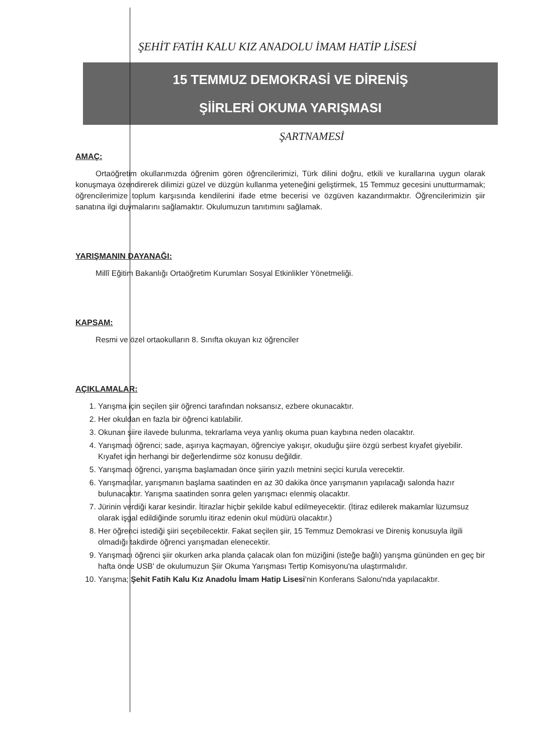ŞEHİT FATİH KALU KIZ ANADOLU İMAM HATİP LİSESİ
15 TEMMUZ DEMOKRASİ VE DİRENİŞ
ŞİİRLERİ OKUMA YARIŞMASI
ŞARTNAMESİ
AMAÇ:
Ortaöğretim okullarımızda öğrenim gören öğrencilerimizi, Türk dilini doğru, etkili ve kurallarına uygun olarak konuşmaya özendirerek dilimizi güzel ve düzgün kullanma yeteneğini geliştirmek, 15 Temmuz gecesini unutturmamak; öğrencilerimize toplum karşısında kendilerini ifade etme becerisi ve özgüven kazandırmaktır. Öğrencilerimizin şiir sanatına ilgi duymalarını sağlamaktır. Okulumuzun tanıtımını sağlamak.
YARIŞMANIN DAYANAĞI:
Millî Eğitim Bakanlığı Ortaöğretim Kurumları Sosyal Etkinlikler Yönetmeliği.
KAPSAM:
Resmi ve özel ortaokulların 8. Sınıfta okuyan kız öğrenciler
AÇIKLAMALAR:
1. Yarışma için seçilen şiir öğrenci tarafından noksansız, ezbere okunacaktır.
2. Her okuldan en fazla bir öğrenci katılabilir.
3. Okunan şiire ilavede bulunma, tekrarlama veya yanlış okuma puan kaybına neden olacaktır.
4. Yarışmacı öğrenci; sade, aşırıya kaçmayan, öğrenciye yakışır, okuduğu şiire özgü serbest kıyafet giyebilir. Kıyafet için herhangi bir değerlendirme söz konusu değildir.
5. Yarışmacı öğrenci, yarışma başlamadan önce şiirin yazılı metnini seçici kurula verecektir.
6. Yarışmacılar, yarışmanın başlama saatinden en az 30 dakika önce yarışmanın yapılacağı salonda hazır bulunacaktır. Yarışma saatinden sonra gelen yarışmacı elenmiş olacaktır.
7. Jürinin verdiği karar kesindir. İtirazlar hiçbir şekilde kabul edilmeyecektir. (İtiraz edilerek makamlar lüzumsuz olarak işgal edildiğinde sorumlu itiraz edenin okul müdürü olacaktır.)
8. Her öğrenci istediği şiiri seçebilecektir. Fakat seçilen şiir, 15 Temmuz Demokrasi ve Direniş konusuyla ilgili olmadığı takdirde öğrenci yarışmadan elenecektir.
9. Yarışmacı öğrenci şiir okurken arka planda çalacak olan fon müziğini (isteğe bağlı) yarışma gününden en geç bir hafta önce USB' de okulumuzun Şiir Okuma Yarışması Tertip Komisyonu'na ulaştırmalıdır.
10. Yarışma; Şehit Fatih Kalu Kız Anadolu İmam Hatip Lisesi'nin Konferans Salonu'nda yapılacaktır.